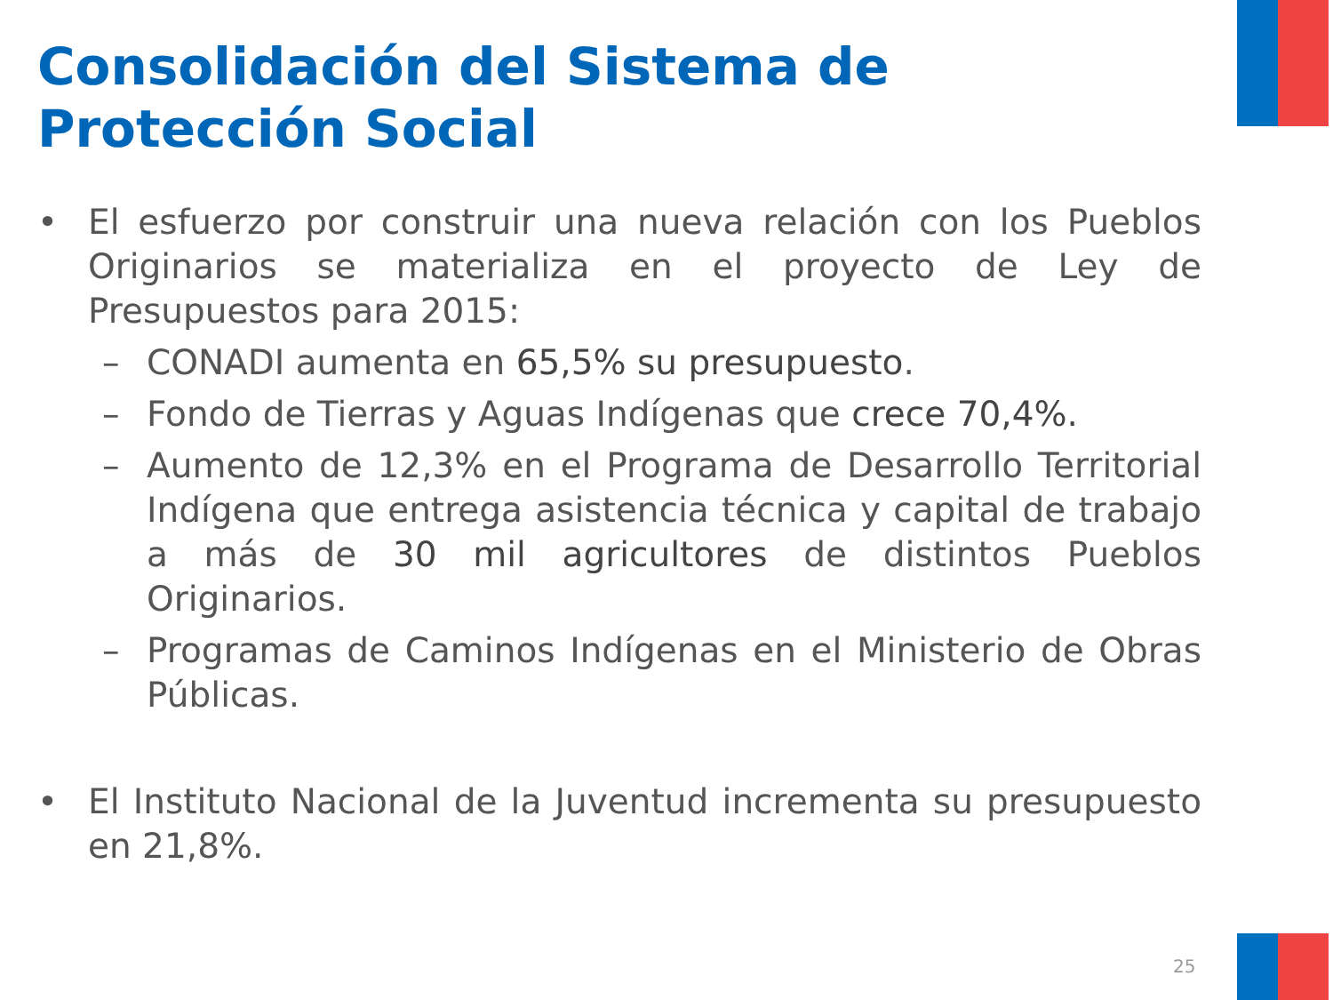Consolidación del Sistema de
Protección Social
• El esfuerzo por construir una nueva relación con los Pueblos Originarios se materializa en el proyecto de Ley de Presupuestos para 2015:
– CONADI aumenta en 65,5% su presupuesto.
– Fondo de Tierras y Aguas Indígenas que crece 70,4%.
– Aumento de 12,3% en el Programa de Desarrollo Territorial Indígena que entrega asistencia técnica y capital de trabajo a más de 30 mil agricultores de distintos Pueblos Originarios.
– Programas de Caminos Indígenas en el Ministerio de Obras Públicas.
• El Instituto Nacional de la Juventud incrementa su presupuesto en 21,8%.
25